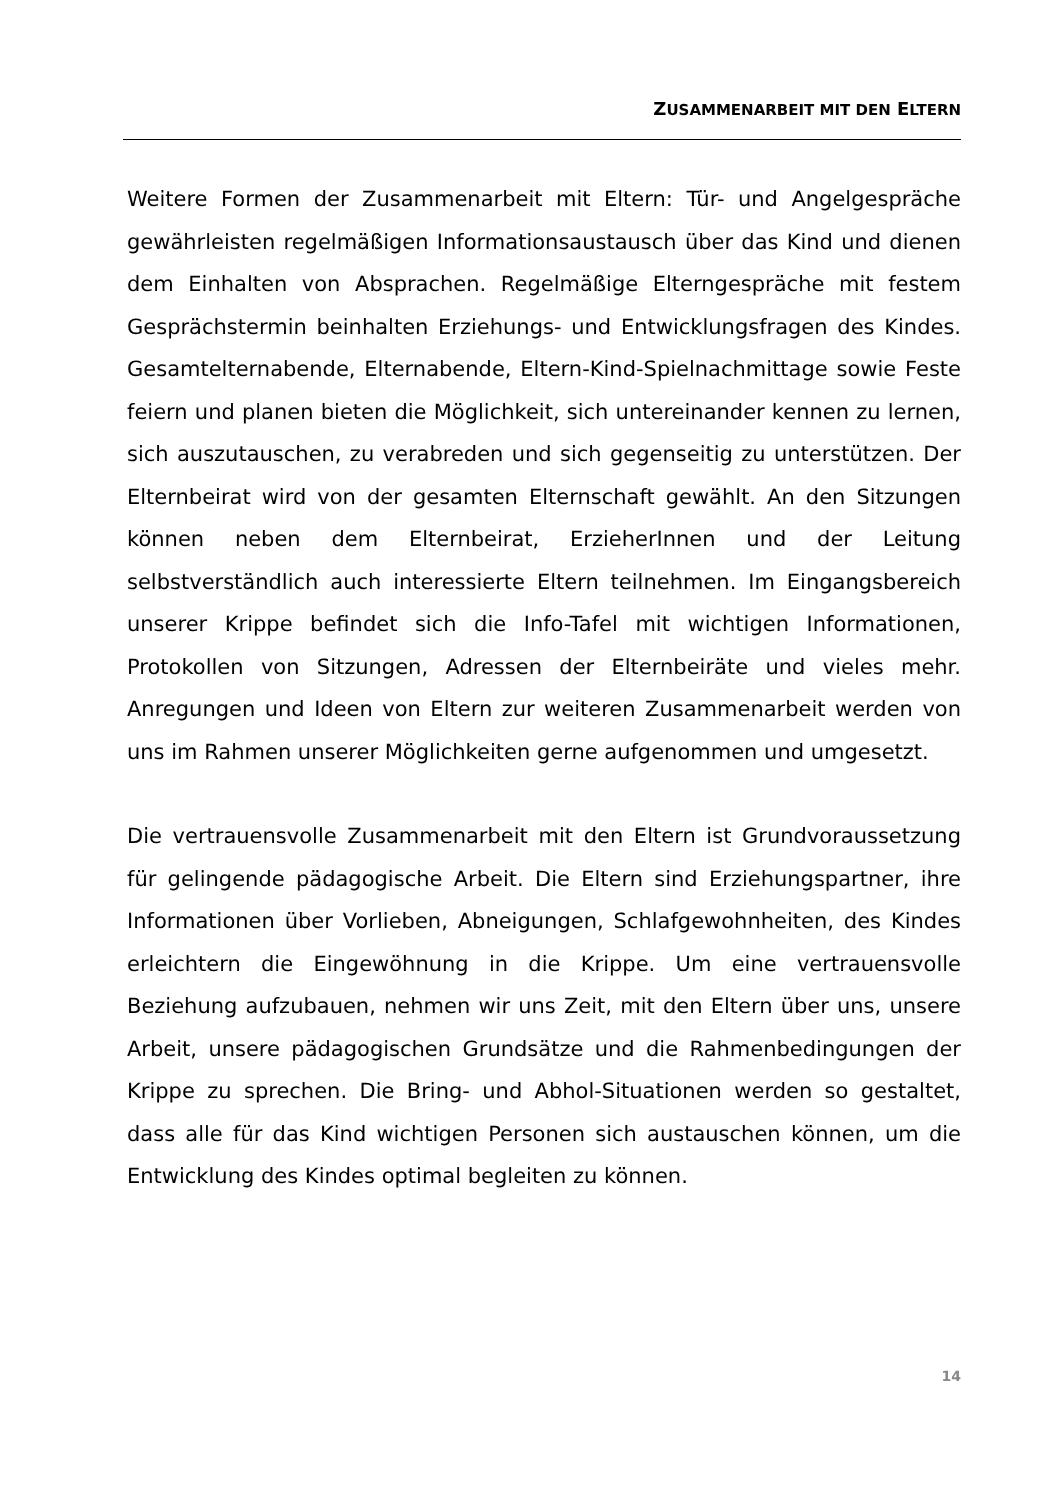ZUSAMMENARBEIT MIT DEN ELTERN
Weitere Formen der Zusammenarbeit mit Eltern: Tür- und Angelgespräche gewährleisten regelmäßigen Informationsaustausch über das Kind und dienen dem Einhalten von Absprachen. Regelmäßige Elterngespräche mit festem Gesprächstermin beinhalten Erziehungs- und Entwicklungsfragen des Kindes. Gesamtelternabende, Elternabende, Eltern-Kind-Spielnach­mittage sowie Feste feiern und planen bieten die Möglichkeit, sich untereinander kennen zu lernen, sich auszutauschen, zu verabreden und sich gegenseitig zu unterstützen. Der Elternbeirat wird von der gesamten Elternschaft gewählt. An den Sitzungen können neben dem Elternbeirat, ErzieherInnen und der Leitung selbstverständlich auch interessierte Eltern teilnehmen. Im Eingangsbereich unserer Krippe befindet sich die Info-Tafel mit wichtigen Informationen, Protokollen von Sitzungen, Adressen der Elternbeiräte und vieles mehr. Anregungen und Ideen von Eltern zur weiteren Zusammenarbeit werden von uns im Rahmen unserer Möglich­keiten gerne aufgenommen und umgesetzt.
Die vertrauensvolle Zusammenarbeit mit den Eltern ist Grundvoraussetzung für gelingende pädagogische Arbeit. Die Eltern sind Erziehungspartner, ihre Informationen über Vorlieben, Abneigungen, Schlafgewohnheiten, des Kindes erleichtern die Eingewöhnung in die Krippe. Um eine vertrau­ensvolle Beziehung aufzubauen, nehmen wir uns Zeit, mit den Eltern über uns, unsere Arbeit, unsere pädagogischen Grundsätze und die Rahmen­bedingungen der Krippe zu sprechen. Die Bring- und Abhol-Situationen werden so gestaltet, dass alle für das Kind wichtigen Personen sich austauschen können, um die Entwicklung des Kindes optimal begleiten zu können.
14